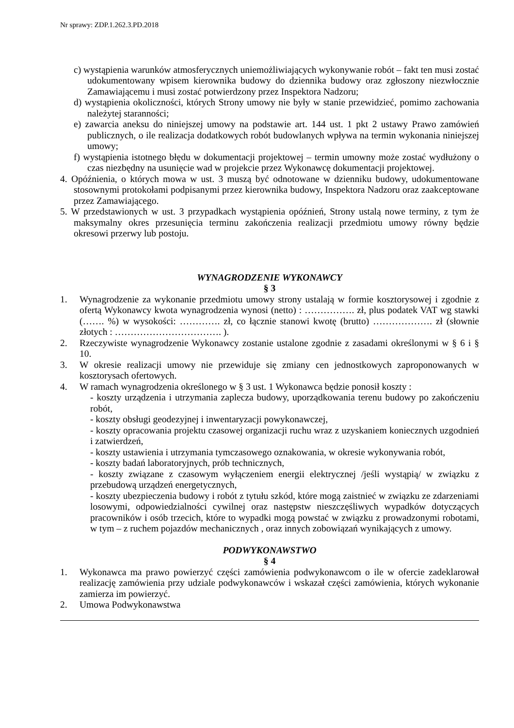Nr sprawy: ZDP.1.262.3.PD.2018
c) wystąpienia warunków atmosferycznych uniemożliwiających wykonywanie robót – fakt ten musi zostać udokumentowany wpisem kierownika budowy do dziennika budowy oraz zgłoszony niezwłocznie Zamawiającemu i musi zostać potwierdzony przez Inspektora Nadzoru;
d) wystąpienia okoliczności, których Strony umowy nie były w stanie przewidzieć, pomimo zachowania należytej staranności;
e) zawarcia aneksu do niniejszej umowy na podstawie art. 144 ust. 1 pkt 2 ustawy Prawo zamówień publicznych, o ile realizacja dodatkowych robót budowlanych wpływa na termin wykonania niniejszej umowy;
f) wystąpienia istotnego błędu w dokumentacji projektowej – termin umowny może zostać wydłużony o czas niezbędny na usunięcie wad w projekcie przez Wykonawcę dokumentacji projektowej.
4. Opóźnienia, o których mowa w ust. 3 muszą być odnotowane w dzienniku budowy, udokumentowane stosownymi protokołami podpisanymi przez kierownika budowy, Inspektora Nadzoru oraz zaakceptowane przez Zamawiającego.
5. W przedstawionych w ust. 3 przypadkach wystąpienia opóźnień, Strony ustalą nowe terminy, z tym że maksymalny okres przesunięcia terminu zakończenia realizacji przedmiotu umowy równy będzie okresowi przerwy lub postoju.
WYNAGRODZENIE WYKONAWCY
§ 3
1. Wynagrodzenie za wykonanie przedmiotu umowy strony ustalają w formie kosztorysowej i zgodnie z ofertą Wykonawcy kwota wynagrodzenia wynosi (netto) : ……………. zł, plus podatek VAT wg stawki (……. %) w wysokości: …………. zł, co łącznie stanowi kwotę (brutto) ………………. zł (słownie złotych : ……………………………. ).
2. Rzeczywiste wynagrodzenie Wykonawcy zostanie ustalone zgodnie z zasadami określonymi w § 6 i § 10.
3. W okresie realizacji umowy nie przewiduje się zmiany cen jednostkowych zaproponowanych w kosztorysach ofertowych.
4. W ramach wynagrodzenia określonego w § 3 ust. 1 Wykonawca będzie ponosił koszty :
- koszty urządzenia i utrzymania zaplecza budowy, uporządkowania terenu budowy po zakończeniu robót,
- koszty obsługi geodezyjnej i inwentaryzacji powykonawczej,
- koszty opracowania projektu czasowej organizacji ruchu wraz z uzyskaniem koniecznych uzgodnień i zatwierdzeń,
- koszty ustawienia i utrzymania tymczasowego oznakowania, w okresie wykonywania robót,
- koszty badań laboratoryjnych, prób technicznych,
- koszty związane z czasowym wyłączeniem energii elektrycznej /jeśli wystąpią/ w związku z przebudową urządzeń energetycznych,
- koszty ubezpieczenia budowy i robót z tytułu szkód, które mogą zaistnieć w związku ze zdarzeniami losowymi, odpowiedzialności cywilnej oraz następstw nieszczęśliwych wypadków dotyczących pracowników i osób trzecich, które to wypadki mogą powstać w związku z prowadzonymi robotami, w tym – z ruchem pojazdów mechanicznych , oraz innych zobowiązań wynikających z umowy.
PODWYKONAWSTWO
§ 4
1. Wykonawca ma prawo powierzyć części zamówienia podwykonawcom o ile w ofercie zadeklarował realizację zamówienia przy udziale podwykonawców i wskazał części zamówienia, których wykonanie zamierza im powierzyć.
2. Umowa Podwykonawstwa